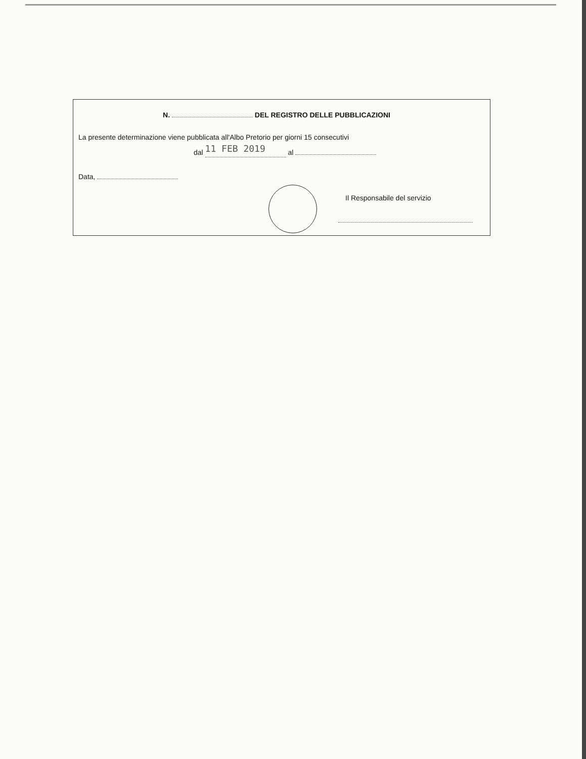N. DEL REGISTRO DELLE PUBBLICAZIONI
La presente determinazione viene pubblicata all'Albo Pretorio per giorni 15 consecutivi
dal 11 FEB 2019 al
Data,
Il Responsabile del servizio